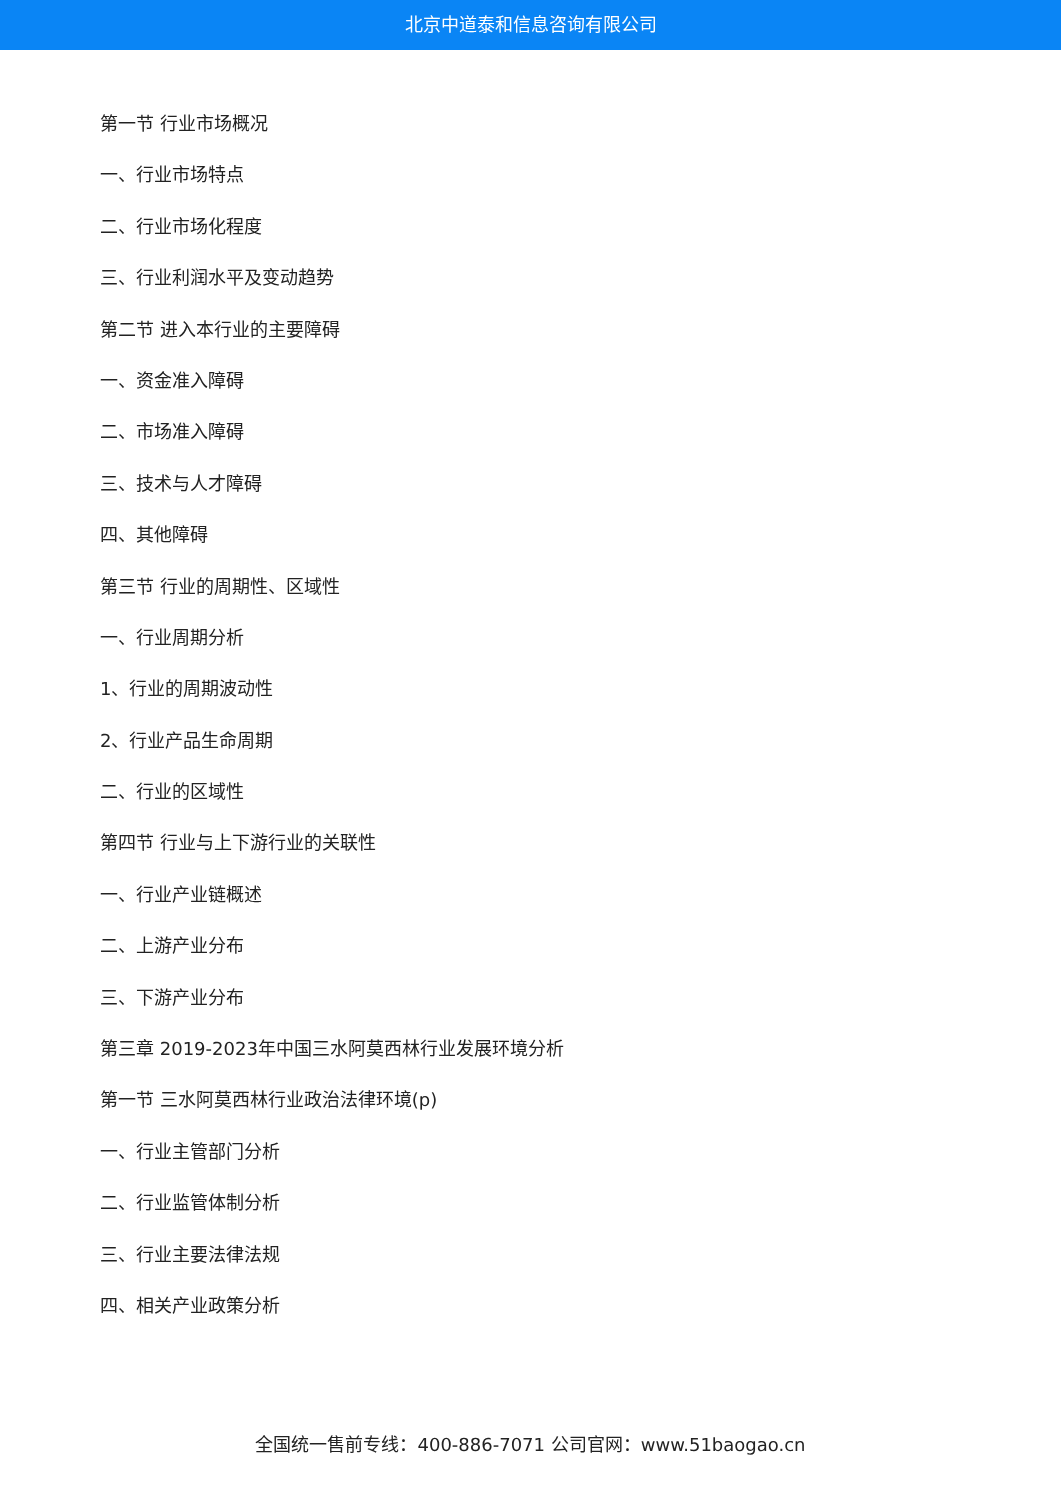北京中道泰和信息咨询有限公司
第一节 行业市场概况
一、行业市场特点
二、行业市场化程度
三、行业利润水平及变动趋势
第二节 进入本行业的主要障碍
一、资金准入障碍
二、市场准入障碍
三、技术与人才障碍
四、其他障碍
第三节 行业的周期性、区域性
一、行业周期分析
1、行业的周期波动性
2、行业产品生命周期
二、行业的区域性
第四节 行业与上下游行业的关联性
一、行业产业链概述
二、上游产业分布
三、下游产业分布
第三章 2019-2023年中国三水阿莫西林行业发展环境分析
第一节 三水阿莫西林行业政治法律环境(p)
一、行业主管部门分析
二、行业监管体制分析
三、行业主要法律法规
四、相关产业政策分析
全国统一售前专线：400-886-7071 公司官网：www.51baogao.cn